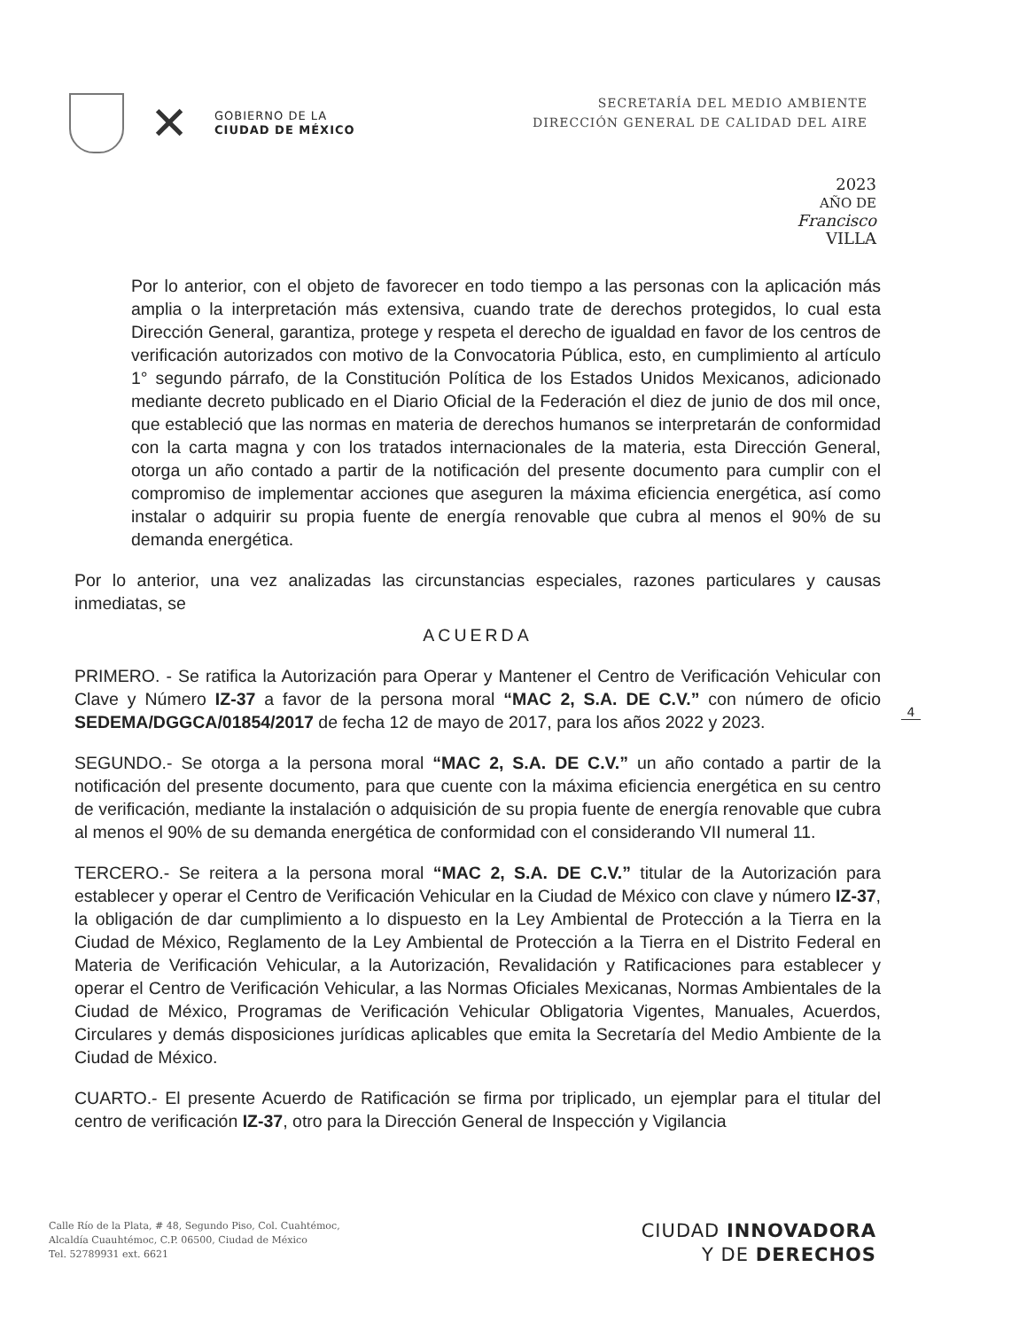✕
GOBIERNO DE LA
CIUDAD DE MÉXICO
SECRETARÍA DEL MEDIO AMBIENTE
DIRECCIÓN GENERAL DE CALIDAD DEL AIRE
2023
AÑO DE
Francisco
VILLA
Por lo anterior, con el objeto de favorecer en todo tiempo a las personas con la aplicación más amplia o la interpretación más extensiva, cuando trate de derechos protegidos, lo cual esta Dirección General, garantiza, protege y respeta el derecho de igualdad en favor de los centros de verificación autorizados con motivo de la Convocatoria Pública, esto, en cumplimiento al artículo 1° segundo párrafo, de la Constitución Política de los Estados Unidos Mexicanos, adicionado mediante decreto publicado en el Diario Oficial de la Federación el diez de junio de dos mil once, que estableció que las normas en materia de derechos humanos se interpretarán de conformidad con la carta magna y con los tratados internacionales de la materia, esta Dirección General, otorga un año contado a partir de la notificación del presente documento para cumplir con el compromiso de implementar acciones que aseguren la máxima eficiencia energética, así como instalar o adquirir su propia fuente de energía renovable que cubra al menos el 90% de su demanda energética.
Por lo anterior, una vez analizadas las circunstancias especiales, razones particulares y causas inmediatas, se
ACUERDA
PRIMERO. - Se ratifica la Autorización para Operar y Mantener el Centro de Verificación Vehicular con Clave y Número IZ-37 a favor de la persona moral “MAC 2, S.A. DE C.V.” con número de oficio SEDEMA/DGGCA/01854/2017 de fecha 12 de mayo de 2017, para los años 2022 y 2023.
SEGUNDO.- Se otorga a la persona moral “MAC 2, S.A. DE C.V.” un año contado a partir de la notificación del presente documento, para que cuente con la máxima eficiencia energética en su centro de verificación, mediante la instalación o adquisición de su propia fuente de energía renovable que cubra al menos el 90% de su demanda energética de conformidad con el considerando VII numeral 11.
TERCERO.- Se reitera a la persona moral “MAC 2, S.A. DE C.V.” titular de la Autorización para establecer y operar el Centro de Verificación Vehicular en la Ciudad de México con clave y número IZ-37, la obligación de dar cumplimiento a lo dispuesto en la Ley Ambiental de Protección a la Tierra en la Ciudad de México, Reglamento de la Ley Ambiental de Protección a la Tierra en el Distrito Federal en Materia de Verificación Vehicular, a la Autorización, Revalidación y Ratificaciones para establecer y operar el Centro de Verificación Vehicular, a las Normas Oficiales Mexicanas, Normas Ambientales de la Ciudad de México, Programas de Verificación Vehicular Obligatoria Vigentes, Manuales, Acuerdos, Circulares y demás disposiciones jurídicas aplicables que emita la Secretaría del Medio Ambiente de la Ciudad de México.
CUARTO.- El presente Acuerdo de Ratificación se firma por triplicado, un ejemplar para el titular del centro de verificación IZ-37, otro para la Dirección General de Inspección y Vigilancia
4
Calle Río de la Plata, # 48, Segundo Piso, Col. Cuahtémoc,
Alcaldía Cuauhtémoc, C.P. 06500, Ciudad de México
Tel. 52789931 ext. 6621
CIUDAD INNOVADORA
Y DE DERECHOS